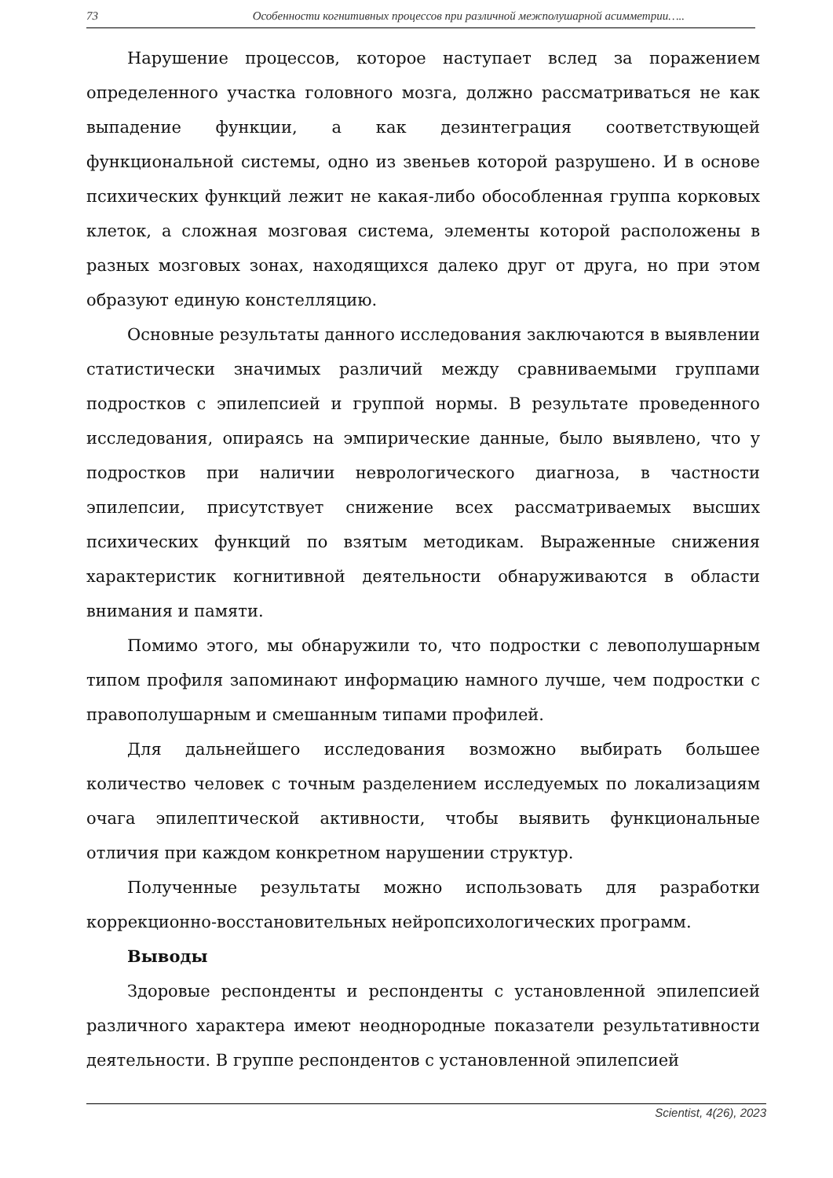73 Особенности когнитивных процессов при различной межполушарной асимметрии…..
Нарушение процессов, которое наступает вслед за поражением определенного участка головного мозга, должно рассматриваться не как выпадение функции, а как дезинтеграция соответствующей функциональной системы, одно из звеньев которой разрушено. И в основе психических функций лежит не какая-либо обособленная группа корковых клеток, а сложная мозговая система, элементы которой расположены в разных мозговых зонах, находящихся далеко друг от друга, но при этом образуют единую констелляцию.
Основные результаты данного исследования заключаются в выявлении статистически значимых различий между сравниваемыми группами подростков с эпилепсией и группой нормы. В результате проведенного исследования, опираясь на эмпирические данные, было выявлено, что у подростков при наличии неврологического диагноза, в частности эпилепсии, присутствует снижение всех рассматриваемых высших психических функций по взятым методикам. Выраженные снижения характеристик когнитивной деятельности обнаруживаются в области внимания и памяти.
Помимо этого, мы обнаружили то, что подростки с левополушарным типом профиля запоминают информацию намного лучше, чем подростки с правополушарным и смешанным типами профилей.
Для дальнейшего исследования возможно выбирать большее количество человек с точным разделением исследуемых по локализациям очага эпилептической активности, чтобы выявить функциональные отличия при каждом конкретном нарушении структур.
Полученные результаты можно использовать для разработки коррекционно-восстановительных нейропсихологических программ.
Выводы
Здоровые респонденты и респонденты с установленной эпилепсией различного характера имеют неоднородные показатели результативности деятельности. В группе респондентов с установленной эпилепсией
Scientist, 4(26), 2023